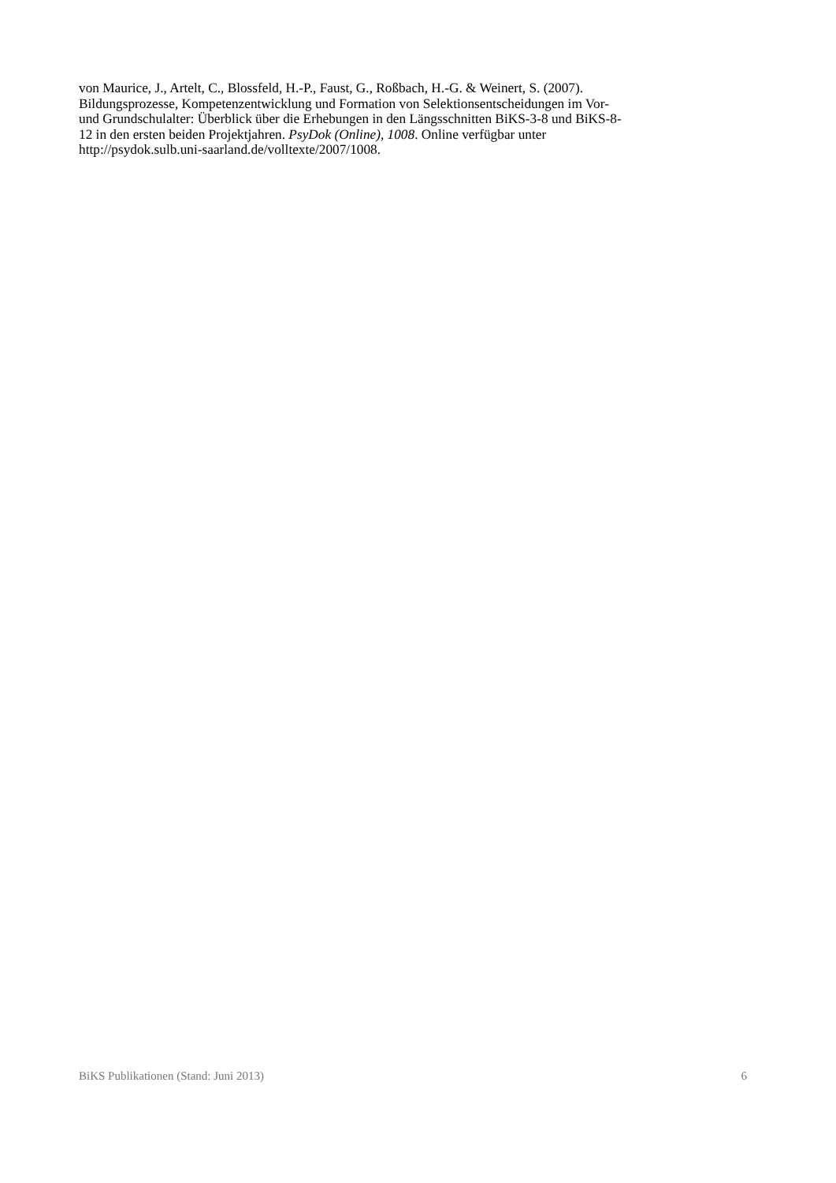von Maurice, J., Artelt, C., Blossfeld, H.-P., Faust, G., Roßbach, H.-G. & Weinert, S. (2007).
Bildungsprozesse, Kompetenzentwicklung und Formation von Selektionsentscheidungen im Vor-
und Grundschulalter: Überblick über die Erhebungen in den Längsschnitten BiKS-3-8 und BiKS-8-
12 in den ersten beiden Projektjahren. PsyDok (Online), 1008. Online verfügbar unter
http://psydok.sulb.uni-saarland.de/volltexte/2007/1008.
BiKS Publikationen (Stand: Juni 2013) 6